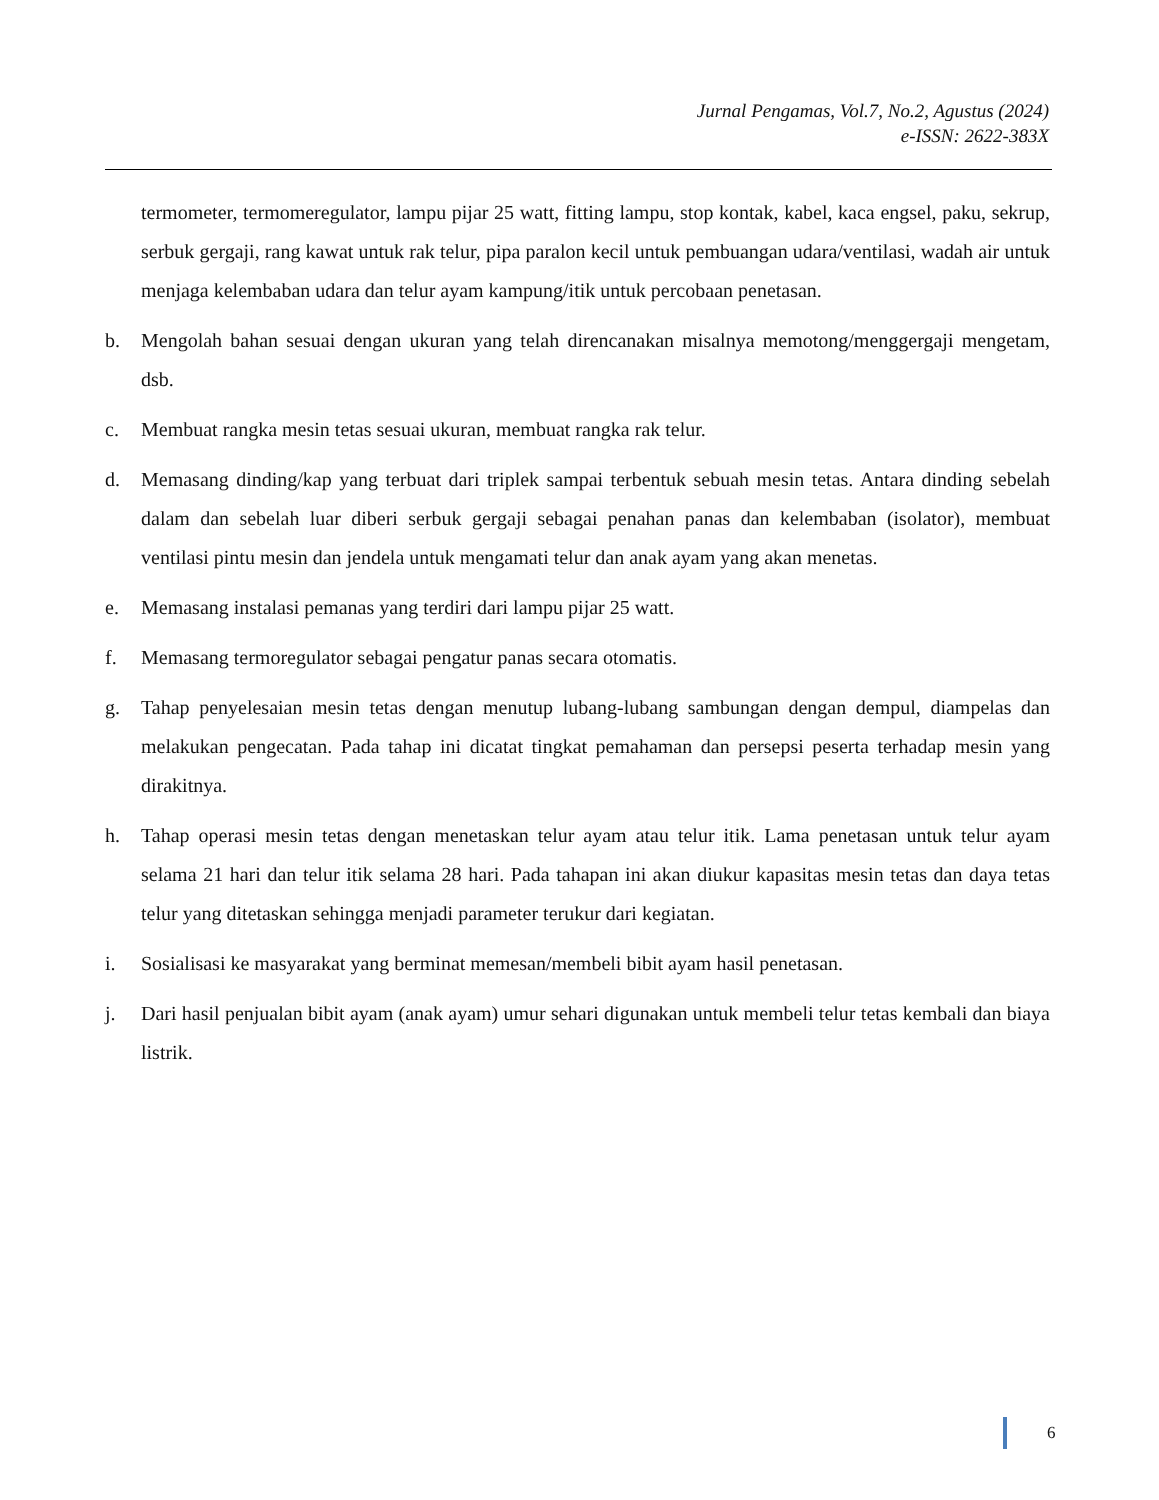Jurnal Pengamas, Vol.7, No.2, Agustus (2024)
e-ISSN: 2622-383X
termometer, termomeregulator, lampu pijar 25 watt, fitting lampu, stop kontak, kabel, kaca engsel, paku, sekrup, serbuk gergaji, rang kawat untuk rak telur, pipa paralon kecil untuk pembuangan udara/ventilasi, wadah air untuk menjaga kelembaban udara dan telur ayam kampung/itik untuk percobaan penetasan.
b. Mengolah bahan sesuai dengan ukuran yang telah direncanakan misalnya memotong/menggergaji mengetam, dsb.
c. Membuat rangka mesin tetas sesuai ukuran, membuat rangka rak telur.
d. Memasang dinding/kap yang terbuat dari triplek sampai terbentuk sebuah mesin tetas. Antara dinding sebelah dalam dan sebelah luar diberi serbuk gergaji sebagai penahan panas dan kelembaban (isolator), membuat ventilasi pintu mesin dan jendela untuk mengamati telur dan anak ayam yang akan menetas.
e. Memasang instalasi pemanas yang terdiri dari lampu pijar 25 watt.
f. Memasang termoregulator sebagai pengatur panas secara otomatis.
g. Tahap penyelesaian mesin tetas dengan menutup lubang-lubang sambungan dengan dempul, diampelas dan melakukan pengecatan. Pada tahap ini dicatat tingkat pemahaman dan persepsi peserta terhadap mesin yang dirakitnya.
h. Tahap operasi mesin tetas dengan menetaskan telur ayam atau telur itik. Lama penetasan untuk telur ayam selama 21 hari dan telur itik selama 28 hari. Pada tahapan ini akan diukur kapasitas mesin tetas dan daya tetas telur yang ditetaskan sehingga menjadi parameter terukur dari kegiatan.
i. Sosialisasi ke masyarakat yang berminat memesan/membeli bibit ayam hasil penetasan.
j. Dari hasil penjualan bibit ayam (anak ayam) umur sehari digunakan untuk membeli telur tetas kembali dan biaya listrik.
6